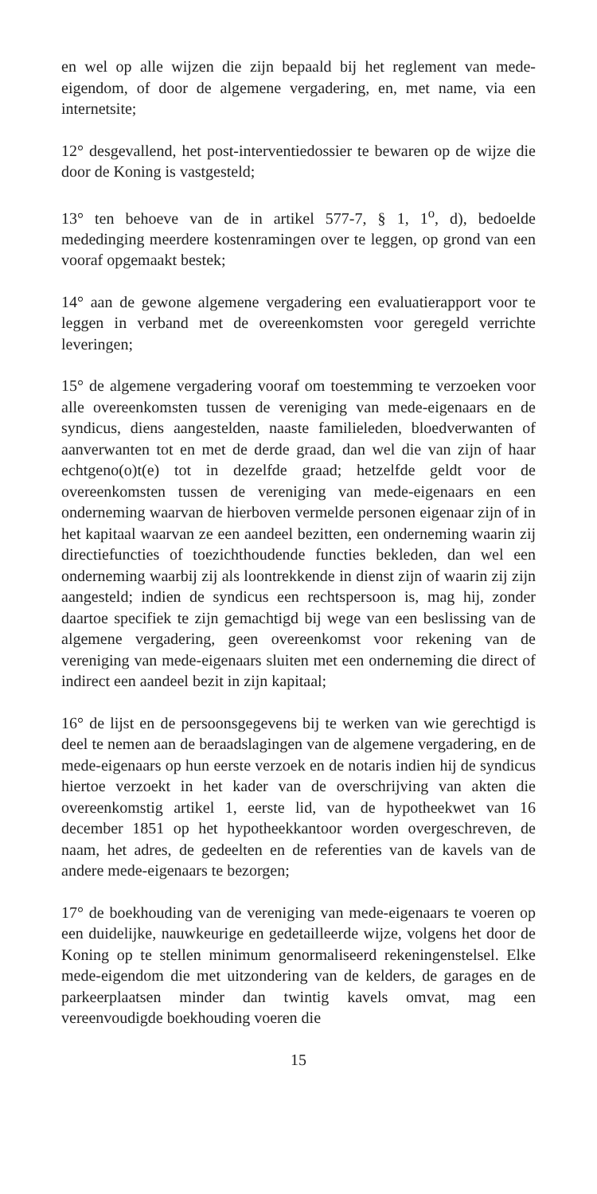en wel op alle wijzen die zijn bepaald bij het reglement van mede-eigendom, of door de algemene vergadering, en, met name, via een internetsite;
12° desgevallend, het post-interventiedossier te bewaren op de wijze die door de Koning is vastgesteld;
13° ten behoeve van de in artikel 577-7, § 1, 1<sup>o</sup>, d), bedoelde mededinging meerdere kostenramingen over te leggen, op grond van een vooraf opgemaakt bestek;
14° aan de gewone algemene vergadering een evaluatierapport voor te leggen in verband met de overeenkomsten voor geregeld verrichte leveringen;
15° de algemene vergadering vooraf om toestemming te verzoeken voor alle overeenkomsten tussen de vereniging van mede-eigenaars en de syndicus, diens aangestelden, naaste familieleden, bloedverwanten of aanverwanten tot en met de derde graad, dan wel die van zijn of haar echtgeno(o)t(e) tot in dezelfde graad; hetzelfde geldt voor de overeenkomsten tussen de vereniging van mede-eigenaars en een onderneming waarvan de hierboven vermelde personen eigenaar zijn of in het kapitaal waarvan ze een aandeel bezitten, een onderneming waarin zij directiefuncties of toezichthoudende functies bekleden, dan wel een onderneming waarbij zij als loontrekkende in dienst zijn of waarin zij zijn aangesteld; indien de syndicus een rechtspersoon is, mag hij, zonder daartoe specifiek te zijn gemachtigd bij wege van een beslissing van de algemene vergadering, geen overeenkomst voor rekening van de vereniging van mede-eigenaars sluiten met een onderneming die direct of indirect een aandeel bezit in zijn kapitaal;
16° de lijst en de persoonsgegevens bij te werken van wie gerechtigd is deel te nemen aan de beraadslagingen van de algemene vergadering, en de mede-eigenaars op hun eerste verzoek en de notaris indien hij de syndicus hiertoe verzoekt in het kader van de overschrijving van akten die overeenkomstig artikel 1, eerste lid, van de hypotheekwet van 16 december 1851 op het hypotheekkantoor worden overgeschreven, de naam, het adres, de gedeelten en de referenties van de kavels van de andere mede-eigenaars te bezorgen;
17° de boekhouding van de vereniging van mede-eigenaars te voeren op een duidelijke, nauwkeurige en gedetailleerde wijze, volgens het door de Koning op te stellen minimum genormaliseerd rekeningenstelsel. Elke mede-eigendom die met uitzondering van de kelders, de garages en de parkeerplaatsen minder dan twintig kavels omvat, mag een vereenvoudigde boekhouding voeren die
15